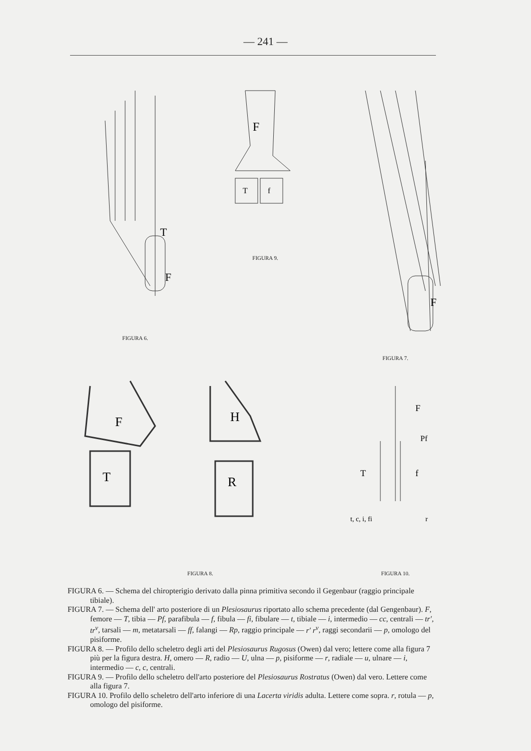— 241 —
F
T
FIGURA 6.
F
T
f
FIGURA 9.
F
FIGURA 7.
F
T
H
R
FIGURA 8.
F
T
f
Pf
t, c, i, fi
r
FIGURA 10.
FIGURA 6. — Schema del chiropterigio derivato dalla pinna primitiva secondo il Gegenbaur (raggio principale tibiale).
FIGURA 7. — Schema dell' arto posteriore di un Plesiosaurus riportato allo schema precedente (dal Gengenbaur). F, femore — T, tibia — Pf, parafibula — f, fibula — fi, fibulare — t, tibiale — i, intermedio — cc, centrali — tr', tr<sup>v</sup>, tarsali — m, metatarsali — ff, falangi — Rp, raggio principale — r' r<sup>v</sup>, raggi secondarii — p, omologo del pisiforme.
FIGURA 8. — Profilo dello scheletro degli arti del Plesiosaurus Rugosus (Owen) dal vero; lettere come alla figura 7 più per la figura destra. H, omero — R, radio — U, ulna — p, pisiforme — r, radiale — u, ulnare — i, intermedio — c, c, centrali.
FIGURA 9. — Profilo dello scheletro dell'arto posteriore del Plesiosaurus Rostratus (Owen) dal vero. Lettere come alla figura 7.
FIGURA 10. Profilo dello scheletro dell'arto inferiore di una Lacerta viridis adulta. Lettere come sopra. r, rotula — p, omologo del pisiforme.